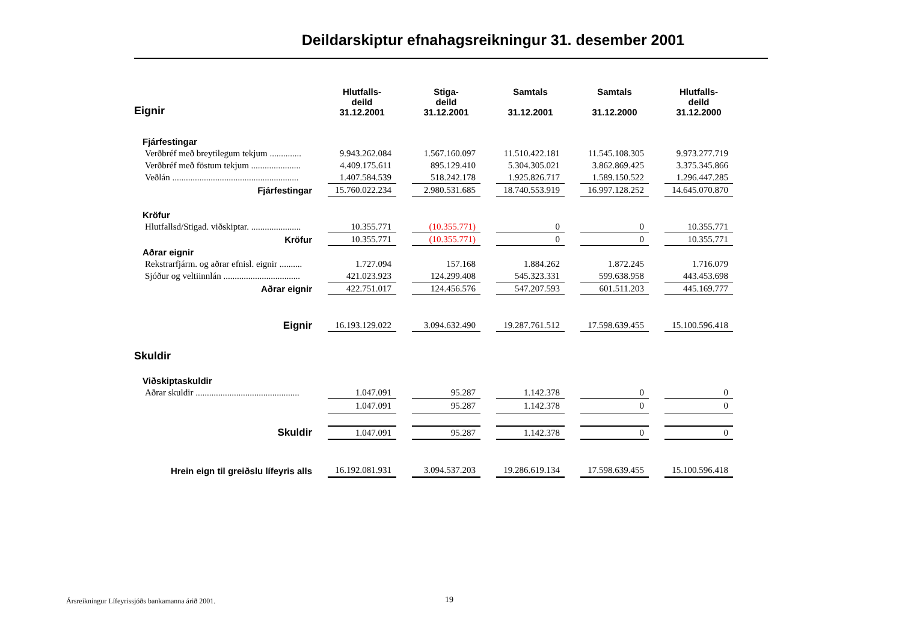Deildarskiptur efnahagsreikningur 31. desember 2001
| Eignir | Hlutfalls- deild 31.12.2001 | Stiga- deild 31.12.2001 | Samtals 31.12.2001 | Samtals 31.12.2000 | Hlutfalls- deild 31.12.2000 |
| --- | --- | --- | --- | --- | --- |
| Fjárfestingar | | | | | |
| Verðbréf með breytilegum tekjum .............. | 9.943.262.084 | 1.567.160.097 | 11.510.422.181 | 11.545.108.305 | 9.973.277.719 |
| Verðbréf með föstum tekjum ...................... | 4.409.175.611 | 895.129.410 | 5.304.305.021 | 3.862.869.425 | 3.375.345.866 |
| Veðlán ........................................................ | 1.407.584.539 | 518.242.178 | 1.925.826.717 | 1.589.150.522 | 1.296.447.285 |
| Fjárfestingar | 15.760.022.234 | 2.980.531.685 | 18.740.553.919 | 16.997.128.252 | 14.645.070.870 |
| Kröfur | | | | | |
| Hlutfallsd/Stigad. viðskiptar. ...................... | 10.355.771 | (10.355.771) | 0 | 0 | 10.355.771 |
| Kröfur | 10.355.771 | (10.355.771) | 0 | 0 | 10.355.771 |
| Aðrar eignir | | | | | |
| Rekstrarfjárm. og aðrar efnisl. eignir .......... | 1.727.094 | 157.168 | 1.884.262 | 1.872.245 | 1.716.079 |
| Sjóður og veltiinnlán .................................. | 421.023.923 | 124.299.408 | 545.323.331 | 599.638.958 | 443.453.698 |
| Aðrar eignir | 422.751.017 | 124.456.576 | 547.207.593 | 601.511.203 | 445.169.777 |
| Eignir | 16.193.129.022 | 3.094.632.490 | 19.287.761.512 | 17.598.639.455 | 15.100.596.418 |
| Skuldir | | | | | |
| Viðskiptaskuldir | | | | | |
| Aðrar skuldir .............................................. | 1.047.091 | 95.287 | 1.142.378 | 0 | 0 |
| | 1.047.091 | 95.287 | 1.142.378 | 0 | 0 |
| Skuldir | 1.047.091 | 95.287 | 1.142.378 | 0 | 0 |
| Hrein eign til greiðslu lífeyris alls | 16.192.081.931 | 3.094.537.203 | 19.286.619.134 | 17.598.639.455 | 15.100.596.418 |
Ársreikningur Lífeyrissjóðs bankamanna árið 2001.
19